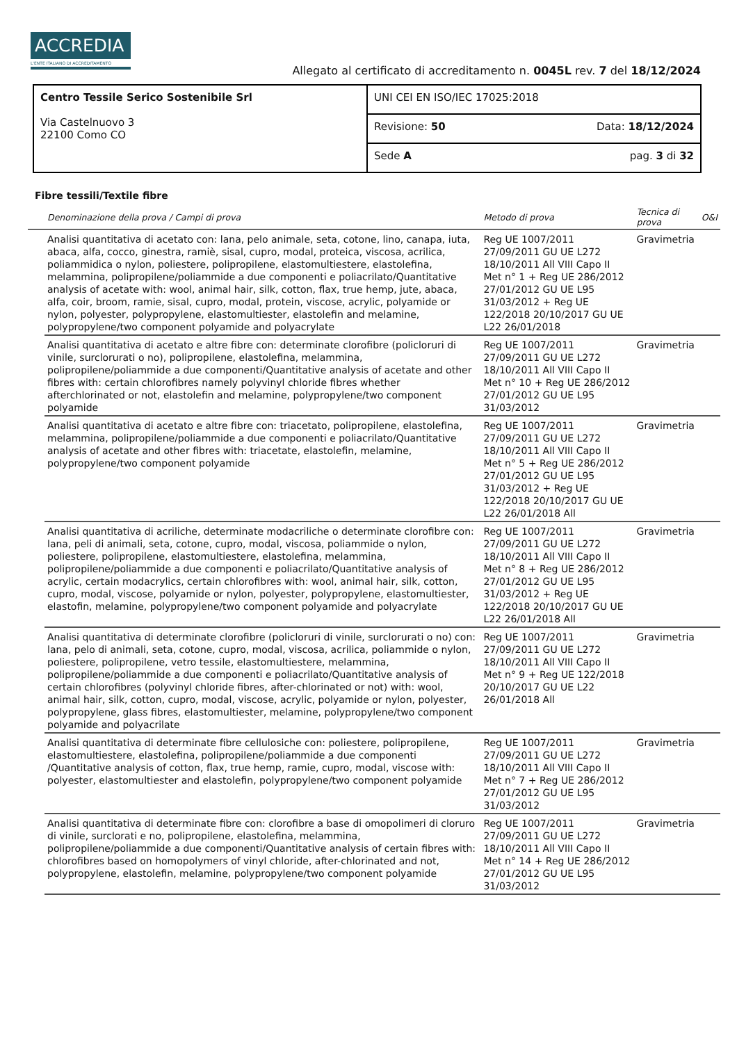ACCREDIA
L'ENTE ITALIANO DI ACCREDITAMENTO
Allegato al certificato di accreditamento n. 0045L rev. 7 del 18/12/2024
| Centro Tessile Serico Sostenibile Srl Via Castelnuovo 3 22100 Como CO | UNI CEI EN ISO/IEC 17025:2018 |
| | Revisione: 50 Data: 18/12/2024 |
| | Sede A pag. 3 di 32 |
Fibre tessili/Textile fibre
| | Denominazione della prova / Campi di prova | Metodo di prova | Tecnica di prova | O&I |
| --- | --- | --- | --- | --- |
| | Analisi quantitativa di acetato con: lana, pelo animale, seta, cotone, lino, canapa, iuta, abaca, alfa, cocco, ginestra, ramiè, sisal, cupro, modal, proteica, viscosa, acrilica, poliammidica o nylon, poliestere, polipropilene, elastomultiestere, elastolefina, melammina, polipropilene/poliammide a due componenti e poliacrilato/Quantitative analysis of acetate with: wool, animal hair, silk, cotton, flax, true hemp, jute, abaca, alfa, coir, broom, ramie, sisal, cupro, modal, protein, viscose, acrylic, polyamide or nylon, polyester, polypropylene, elastomultiester, elastolefin and melamine, polypropylene/two component polyamide and polyacrylate | Reg UE 1007/2011 27/09/2011 GU UE L272 18/10/2011 All VIII Capo II Met n° 1 + Reg UE 286/2012 27/01/2012 GU UE L95 31/03/2012 + Reg UE 122/2018 20/10/2017 GU UE L22 26/01/2018 | Gravimetria | |
| | Analisi quantitativa di acetato e altre fibre con: determinate clorofibre (policloruri di vinile, surclorurati o no), polipropilene, elastolefina, melammina, polipropilene/poliammide a due componenti/Quantitative analysis of acetate and other fibres with: certain chlorofibres namely polyvinyl chloride fibres whether afterchlorinated or not, elastolefin and melamine, polypropylene/two component polyamide | Reg UE 1007/2011 27/09/2011 GU UE L272 18/10/2011 All VIII Capo II Met n° 10 + Reg UE 286/2012 27/01/2012 GU UE L95 31/03/2012 | Gravimetria | |
| | Analisi quantitativa di acetato e altre fibre con: triacetato, polipropilene, elastolefina, melammina, polipropilene/poliammide a due componenti e poliacrilato/Quantitative analysis of acetate and other fibres with: triacetate, elastolefin, melamine, polypropylene/two component polyamide | Reg UE 1007/2011 27/09/2011 GU UE L272 18/10/2011 All VIII Capo II Met n° 5 + Reg UE 286/2012 27/01/2012 GU UE L95 31/03/2012 + Reg UE 122/2018 20/10/2017 GU UE L22 26/01/2018 All | Gravimetria | |
| | Analisi quantitativa di acriliche, determinate modacriliche o determinate clorofibre con: lana, peli di animali, seta, cotone, cupro, modal, viscosa, poliammide o nylon, poliestere, polipropilene, elastomultiestere, elastolefina, melammina, polipropilene/poliammide a due componenti e poliacrilato/Quantitative analysis of acrylic, certain modacrylics, certain chlorofibres with: wool, animal hair, silk, cotton, cupro, modal, viscose, polyamide or nylon, polyester, polypropylene, elastomultiester, elastofin, melamine, polypropylene/two component polyamide and polyacrylate | Reg UE 1007/2011 27/09/2011 GU UE L272 18/10/2011 All VIII Capo II Met n° 8 + Reg UE 286/2012 27/01/2012 GU UE L95 31/03/2012 + Reg UE 122/2018 20/10/2017 GU UE L22 26/01/2018 All | Gravimetria | |
| | Analisi quantitativa di determinate clorofibre (policloruri di vinile, surclorurati o no) con: lana, pelo di animali, seta, cotone, cupro, modal, viscosa, acrilica, poliammide o nylon, poliestere, polipropilene, vetro tessile, elastomultiestere, melammina, polipropilene/poliammide a due componenti e poliacrilato/Quantitative analysis of certain chlorofibres (polyvinyl chloride fibres, after-chlorinated or not) with: wool, animal hair, silk, cotton, cupro, modal, viscose, acrylic, polyamide or nylon, polyester, polypropylene, glass fibres, elastomultiester, melamine, polypropylene/two component polyamide and polyacrilate | Reg UE 1007/2011 27/09/2011 GU UE L272 18/10/2011 All VIII Capo II Met n° 9 + Reg UE 122/2018 20/10/2017 GU UE L22 26/01/2018 All | Gravimetria | |
| | Analisi quantitativa di determinate fibre cellulosiche con: poliestere, polipropilene, elastomultiestere, elastolefina, polipropilene/poliammide a due componenti /Quantitative analysis of cotton, flax, true hemp, ramie, cupro, modal, viscose with: polyester, elastomultiester and elastolefin, polypropylene/two component polyamide | Reg UE 1007/2011 27/09/2011 GU UE L272 18/10/2011 All VIII Capo II Met n° 7 + Reg UE 286/2012 27/01/2012 GU UE L95 31/03/2012 | Gravimetria | |
| | Analisi quantitativa di determinate fibre con: clorofibre a base di omopolimeri di cloruro di vinile, surclorati e no, polipropilene, elastolefina, melammina, polipropilene/poliammide a due componenti/Quantitative analysis of certain fibres with: chlorofibres based on homopolymers of vinyl chloride, after-chlorinated and not, polypropylene, elastolefin, melamine, polypropylene/two component polyamide | Reg UE 1007/2011 27/09/2011 GU UE L272 18/10/2011 All VIII Capo II Met n° 14 + Reg UE 286/2012 27/01/2012 GU UE L95 31/03/2012 | Gravimetria | |